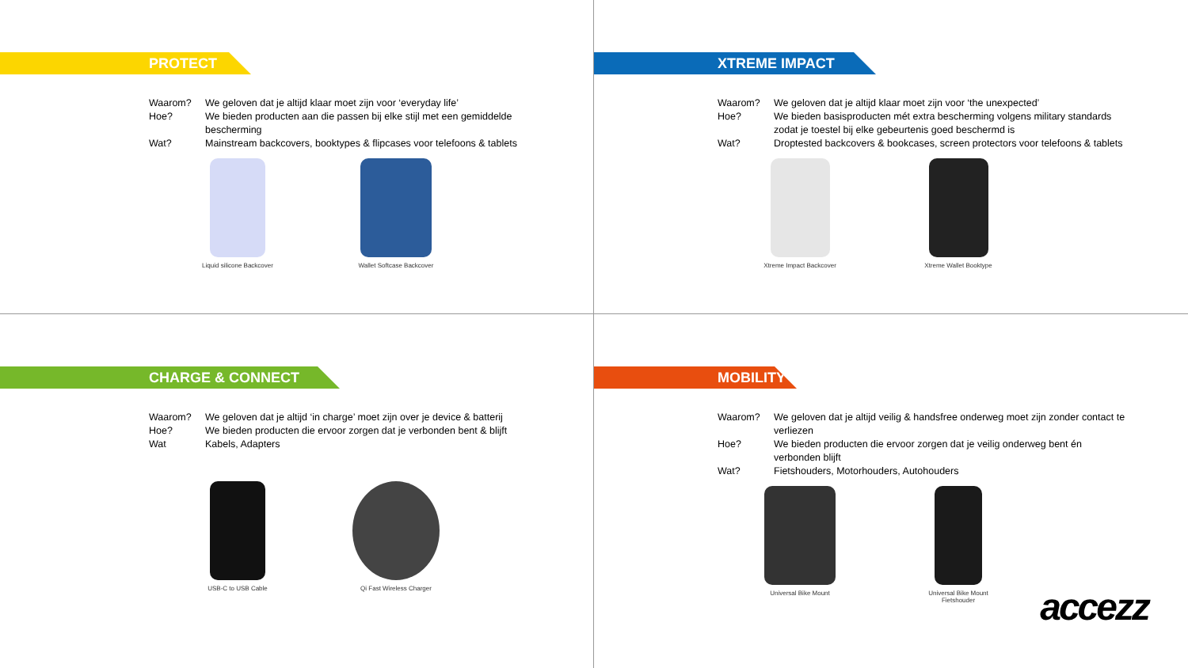PROTECT
Waarom? We geloven dat je altijd klaar moet zijn voor ‘everyday life’
Hoe? We bieden producten aan die passen bij elke stijl met een gemiddelde bescherming
Wat? Mainstream backcovers, booktypes & flipcases voor telefoons & tablets
Liquid silicone Backcover Wallet Softcase Backcover
XTREME IMPACT
Waarom? We geloven dat je altijd klaar moet zijn voor ‘the unexpected’
Hoe? We bieden basisproducten mét extra bescherming volgens military standards zodat je toestel bij elke gebeurtenis goed beschermd is
Wat? Droptested backcovers & bookcases, screen protectors voor telefoons & tablets
Xtreme Impact Backcover Xtreme Wallet Booktype
CHARGE & CONNECT
Waarom? We geloven dat je altijd ‘in charge’ moet zijn over je device & batterij
Hoe? We bieden producten die ervoor zorgen dat je verbonden bent & blijft
Wat Kabels, Adapters
USB-C to USB Cable Qi Fast Wireless Charger
MOBILITY
Waarom? We geloven dat je altijd veilig & handsfree onderweg moet zijn zonder contact te verliezen
Hoe? We bieden producten die ervoor zorgen dat je veilig onderweg bent én verbonden blijft
Wat? Fietshouders, Motorhouders, Autohouders
Universal Bike Mount Universal Bike Mount Fietshouder
accezz